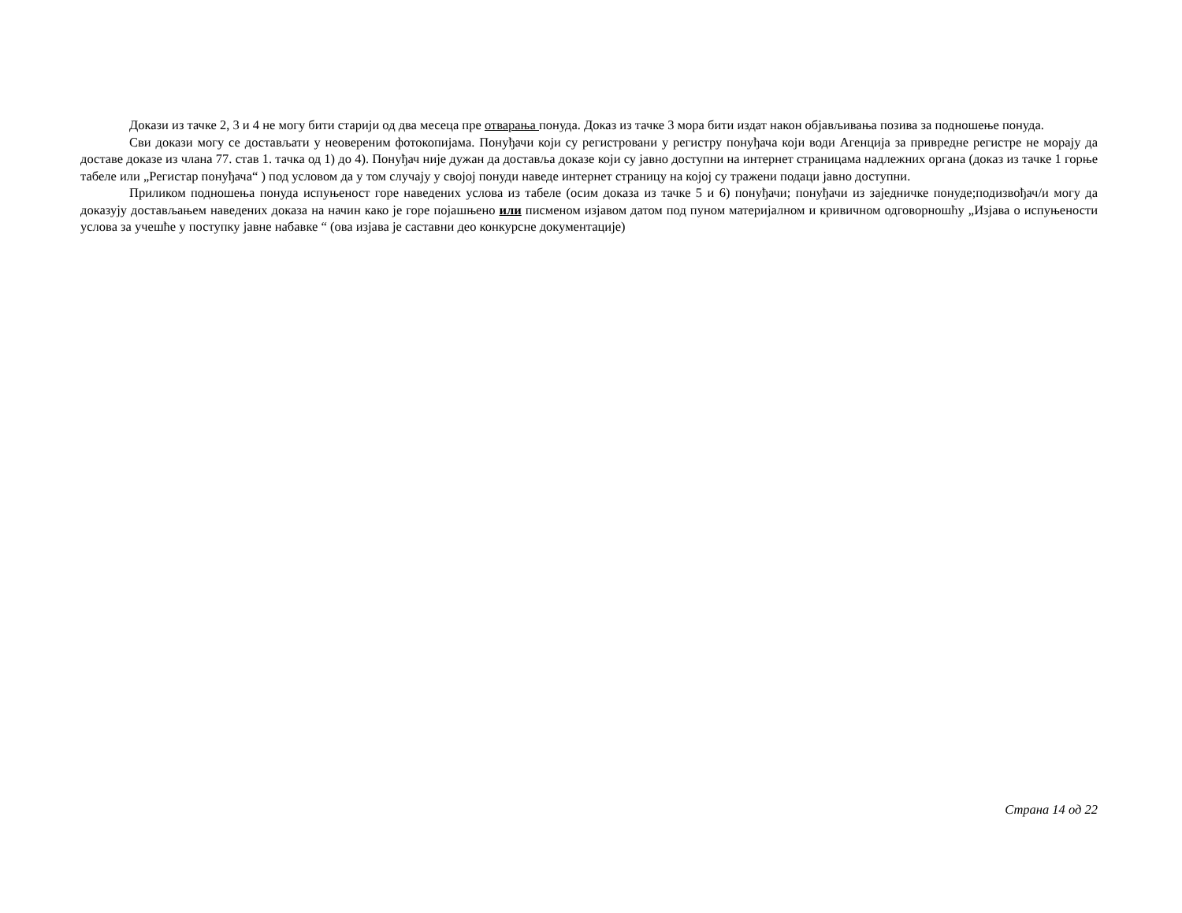Докази из тачке 2, 3 и 4 не могу бити старији од два месеца пре отварања понуда. Доказ из тачке 3 мора бити издат након објављивања позива за подношење понуда.
Сви докази могу се достављати у неовереним фотокопијама. Понуђачи који су регистровани у регистру понуђача који води Агенција за привредне регистре не морају да доставе доказе из члана 77. став 1. тачка од 1) до 4). Понуђач није дужан да доставља доказе који су јавно доступни на интернет страницама надлежних органа (доказ из тачке 1 горње табеле или „Регистар понуђача“ ) под условом да у том случају у својој понуди наведе интернет страницу на којој су тражени подаци јавно доступни.
Приликом подношења понуда испуњеност горе наведених услова из табеле (осим доказа из тачке 5 и 6) понуђачи; понуђачи из заједничке понуде;подизвођач/и могу да доказују достављањем наведених доказа на начин како је горе појашњено или писменом изјавом датом под пуном материјалном и кривичном одговорношћу „Изјава о испуњености услова за учешће у поступку јавне набавке “ (ова изјава је саставни део конкурсне документације)
Страна 14 од 22